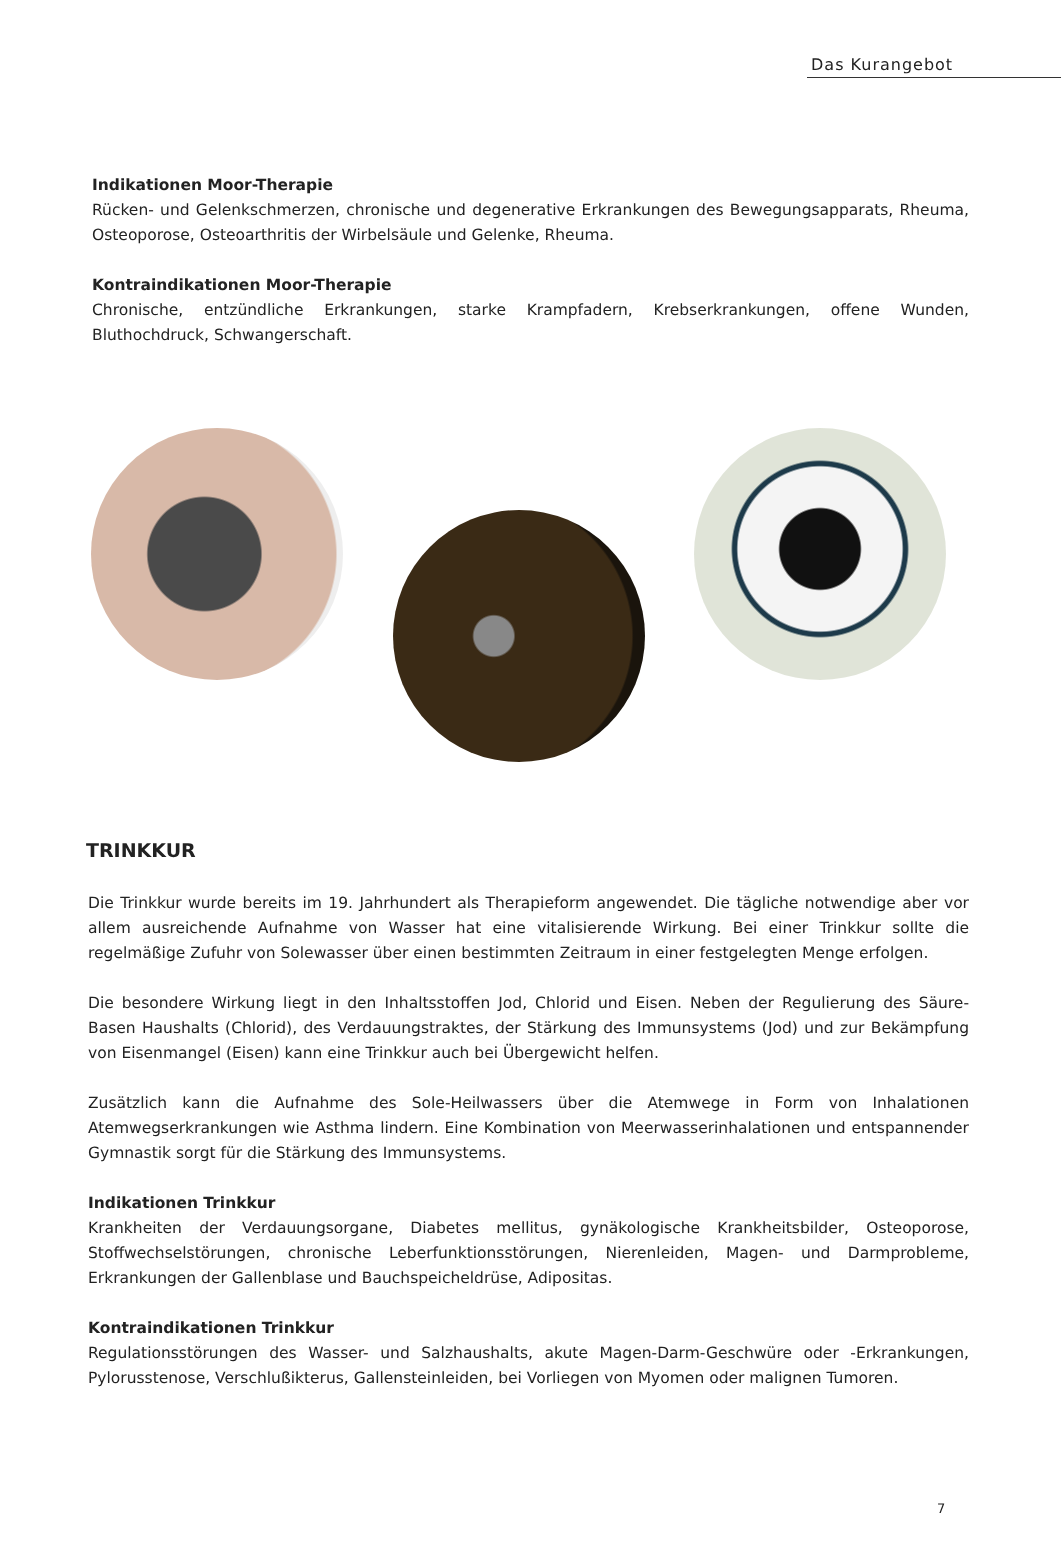Das Kurangebot
Indikationen Moor-Therapie
Rücken- und Gelenkschmerzen, chronische und degenerative Erkrankungen des Bewegungsapparats, Rheuma, Osteoporose, Osteoarthritis der Wirbelsäule und Gelenke, Rheuma.
Kontraindikationen Moor-Therapie
Chronische, entzündliche Erkrankungen, starke Krampfadern, Krebserkrankungen, offene Wunden, Bluthochdruck, Schwangerschaft.
TRINKKUR
Die Trinkkur wurde bereits im 19. Jahrhundert als Therapieform angewendet. Die tägliche notwendige aber vor allem ausreichende Aufnahme von Wasser hat eine vitalisierende Wirkung. Bei einer Trinkkur sollte die regelmäßige Zufuhr von Solewasser über einen bestimmten Zeitraum in einer festgelegten Menge erfolgen.
Die besondere Wirkung liegt in den Inhaltsstoffen Jod, Chlorid und Eisen. Neben der Regulierung des Säure-Basen Haushalts (Chlorid), des Verdauungstraktes, der Stärkung des Immunsystems (Jod) und zur Bekämpfung von Eisenmangel (Eisen) kann eine Trinkkur auch bei Übergewicht helfen.
Zusätzlich kann die Aufnahme des Sole-Heilwassers über die Atemwege in Form von Inhalationen Atemwegserkrankungen wie Asthma lindern. Eine Kombination von Meerwasserinhalationen und entspannender Gymnastik sorgt für die Stärkung des Immunsystems.
Indikationen Trinkkur
Krankheiten der Verdauungsorgane, Diabetes mellitus, gynäkologische Krankheitsbilder, Osteoporose, Stoffwechselstörungen, chronische Leberfunktionsstörungen, Nierenleiden, Magen- und Darmprobleme, Erkrankungen der Gallenblase und Bauchspeicheldrüse, Adipositas.
Kontraindikationen Trinkkur
Regulationsstörungen des Wasser- und Salzhaushalts, akute Magen-Darm-Geschwüre oder -Erkrankungen, Pylorusstenose, Verschlußikterus, Gallensteinleiden, bei Vorliegen von Myomen oder malignen Tumoren.
7